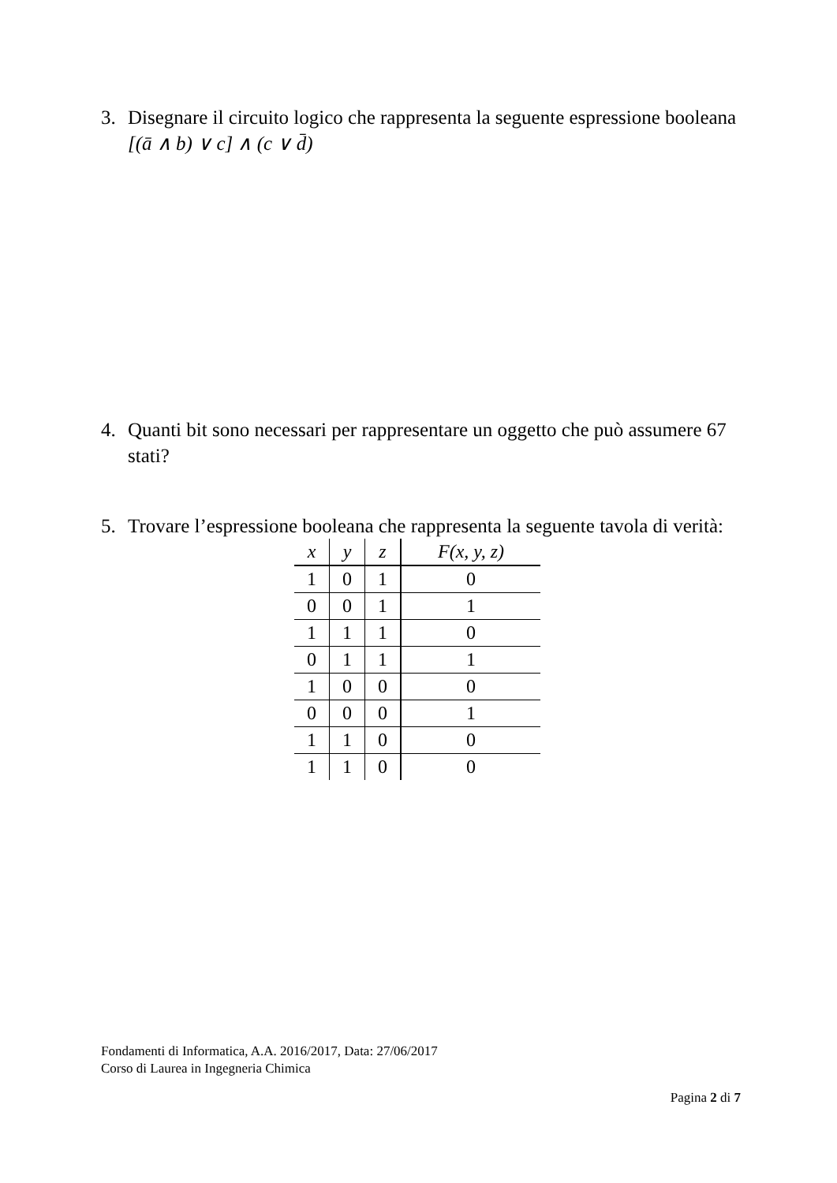3. Disegnare il circuito logico che rappresenta la seguente espressione booleana
[(ā ∧ b) ∨ c] ∧ (c ∨ d̄)
4. Quanti bit sono necessari per rappresentare un oggetto che può assumere 67
stati?
5. Trovare l’espressione booleana che rappresenta la seguente tavola di verità:
| x | y | z | F(x, y, z) |
| --- | --- | --- | --- |
| 1 | 0 | 1 | 0 |
| 0 | 0 | 1 | 1 |
| 1 | 1 | 1 | 0 |
| 0 | 1 | 1 | 1 |
| 1 | 0 | 0 | 0 |
| 0 | 0 | 0 | 1 |
| 1 | 1 | 0 | 0 |
| 1 | 1 | 0 | 0 |
Fondamenti di Informatica, A.A. 2016/2017, Data: 27/06/2017
Corso di Laurea in Ingegneria Chimica
Pagina 2 di 7